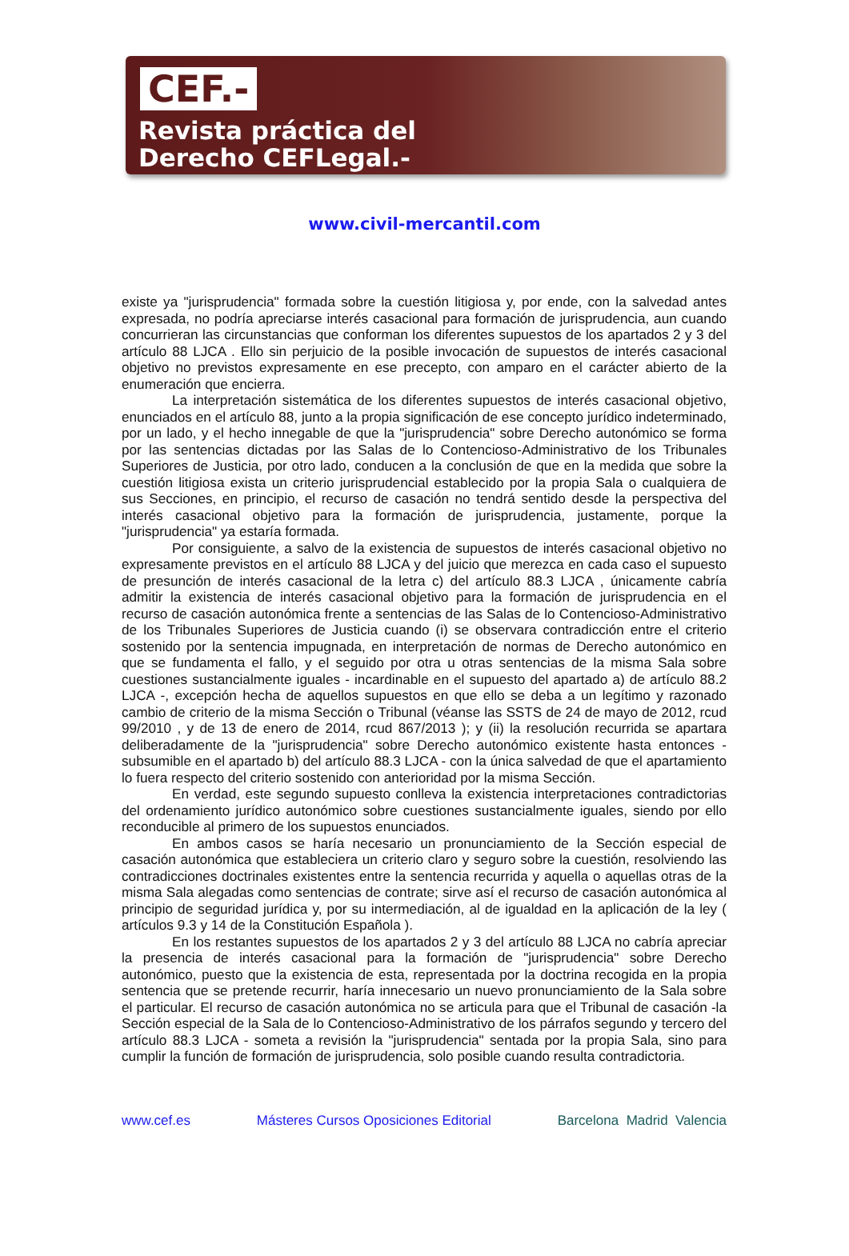CEF.-
Revista práctica del
Derecho CEFLegal.-
www.civil-mercantil.com
existe ya "jurisprudencia" formada sobre la cuestión litigiosa y, por ende, con la salvedad antes expresada, no podría apreciarse interés casacional para formación de jurisprudencia, aun cuando concurrieran las circunstancias que conforman los diferentes supuestos de los apartados 2 y 3 del artículo 88 LJCA . Ello sin perjuicio de la posible invocación de supuestos de interés casacional objetivo no previstos expresamente en ese precepto, con amparo en el carácter abierto de la enumeración que encierra.
La interpretación sistemática de los diferentes supuestos de interés casacional objetivo, enunciados en el artículo 88, junto a la propia significación de ese concepto jurídico indeterminado, por un lado, y el hecho innegable de que la "jurisprudencia" sobre Derecho autonómico se forma por las sentencias dictadas por las Salas de lo Contencioso-Administrativo de los Tribunales Superiores de Justicia, por otro lado, conducen a la conclusión de que en la medida que sobre la cuestión litigiosa exista un criterio jurisprudencial establecido por la propia Sala o cualquiera de sus Secciones, en principio, el recurso de casación no tendrá sentido desde la perspectiva del interés casacional objetivo para la formación de jurisprudencia, justamente, porque la "jurisprudencia" ya estaría formada.
Por consiguiente, a salvo de la existencia de supuestos de interés casacional objetivo no expresamente previstos en el artículo 88 LJCA y del juicio que merezca en cada caso el supuesto de presunción de interés casacional de la letra c) del artículo 88.3 LJCA , únicamente cabría admitir la existencia de interés casacional objetivo para la formación de jurisprudencia en el recurso de casación autonómica frente a sentencias de las Salas de lo Contencioso-Administrativo de los Tribunales Superiores de Justicia cuando (i) se observara contradicción entre el criterio sostenido por la sentencia impugnada, en interpretación de normas de Derecho autonómico en que se fundamenta el fallo, y el seguido por otra u otras sentencias de la misma Sala sobre cuestiones sustancialmente iguales - incardinable en el supuesto del apartado a) de artículo 88.2 LJCA -, excepción hecha de aquellos supuestos en que ello se deba a un legítimo y razonado cambio de criterio de la misma Sección o Tribunal (véanse las SSTS de 24 de mayo de 2012, rcud 99/2010 , y de 13 de enero de 2014, rcud 867/2013 ); y (ii) la resolución recurrida se apartara deliberadamente de la "jurisprudencia" sobre Derecho autonómico existente hasta entonces -subsumible en el apartado b) del artículo 88.3 LJCA - con la única salvedad de que el apartamiento lo fuera respecto del criterio sostenido con anterioridad por la misma Sección.
En verdad, este segundo supuesto conlleva la existencia interpretaciones contradictorias del ordenamiento jurídico autonómico sobre cuestiones sustancialmente iguales, siendo por ello reconducible al primero de los supuestos enunciados.
En ambos casos se haría necesario un pronunciamiento de la Sección especial de casación autonómica que estableciera un criterio claro y seguro sobre la cuestión, resolviendo las contradicciones doctrinales existentes entre la sentencia recurrida y aquella o aquellas otras de la misma Sala alegadas como sentencias de contrate; sirve así el recurso de casación autonómica al principio de seguridad jurídica y, por su intermediación, al de igualdad en la aplicación de la ley ( artículos 9.3 y 14 de la Constitución Española ).
En los restantes supuestos de los apartados 2 y 3 del artículo 88 LJCA no cabría apreciar la presencia de interés casacional para la formación de "jurisprudencia" sobre Derecho autonómico, puesto que la existencia de esta, representada por la doctrina recogida en la propia sentencia que se pretende recurrir, haría innecesario un nuevo pronunciamiento de la Sala sobre el particular. El recurso de casación autonómica no se articula para que el Tribunal de casación -la Sección especial de la Sala de lo Contencioso-Administrativo de los párrafos segundo y tercero del artículo 88.3 LJCA - someta a revisión la "jurisprudencia" sentada por la propia Sala, sino para cumplir la función de formación de jurisprudencia, solo posible cuando resulta contradictoria.
www.cef.es Másteres Cursos Oposiciones Editorial Barcelona Madrid Valencia